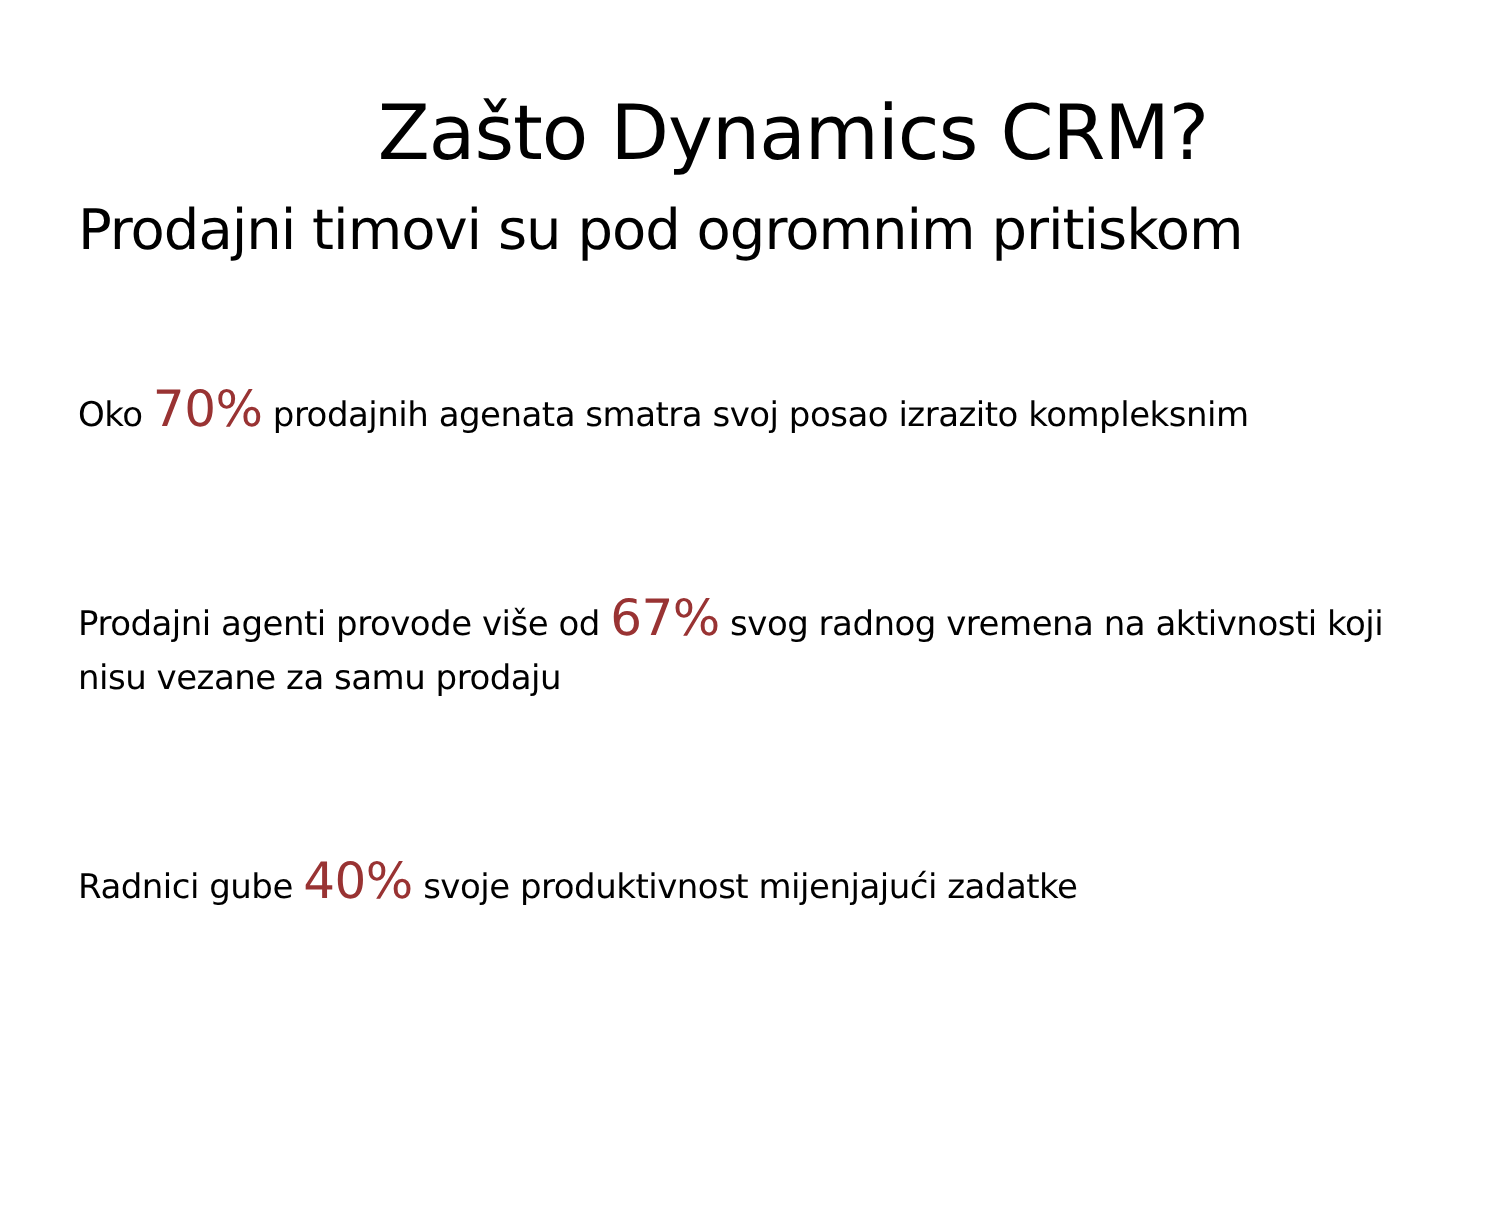Zašto Dynamics CRM?
Prodajni timovi su pod ogromnim pritiskom
Oko 70% prodajnih agenata smatra svoj posao izrazito kompleksnim
Prodajni agenti provode više od 67% svog radnog vremena na aktivnosti koji nisu vezane za samu prodaju
Radnici gube 40% svoje produktivnost mijenjajući zadatke